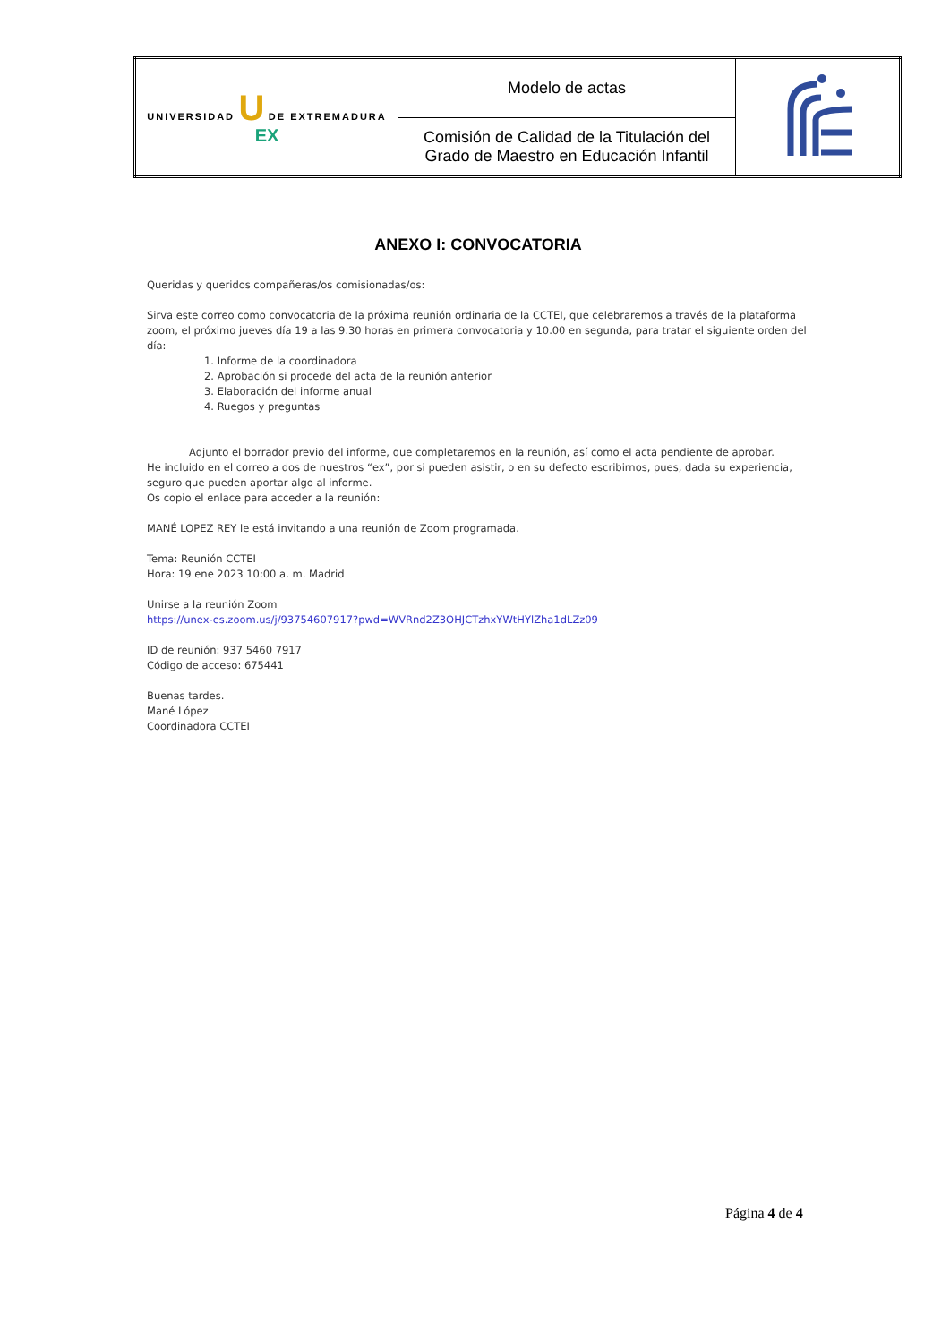| UNIVERSIDAD U DE EXTREMADURA EX | Modelo de actas | |
| | Comisión de Calidad de la Titulación del Grado de Maestro en Educación Infantil | |
ANEXO I: CONVOCATORIA
Queridas y queridos compañeras/os comisionadas/os:
Sirva este correo como convocatoria de la próxima reunión ordinaria de la CCTEI, que celebraremos a través de la plataforma zoom, el próximo jueves día 19 a las 9.30 horas en primera convocatoria y 10.00 en segunda, para tratar el siguiente orden del día:
1. Informe de la coordinadora
2. Aprobación si procede del acta de la reunión anterior
3. Elaboración del informe anual
4. Ruegos y preguntas
Adjunto el borrador previo del informe, que completaremos en la reunión, así como el acta pendiente de aprobar.
He incluido en el correo a dos de nuestros “ex”, por si pueden asistir, o en su defecto escribirnos, pues, dada su experiencia, seguro que pueden aportar algo al informe.
Os copio el enlace para acceder a la reunión:
MANÉ LOPEZ REY le está invitando a una reunión de Zoom programada.
Tema: Reunión CCTEI
Hora: 19 ene 2023 10:00 a. m. Madrid
Unirse a la reunión Zoom
https://unex-es.zoom.us/j/93754607917?pwd=WVRnd2Z3OHJCTzhxYWtHYlZha1dLZz09
ID de reunión: 937 5460 7917
Código de acceso: 675441
Buenas tardes.
Mané López
Coordinadora CCTEI
Página 4 de 4